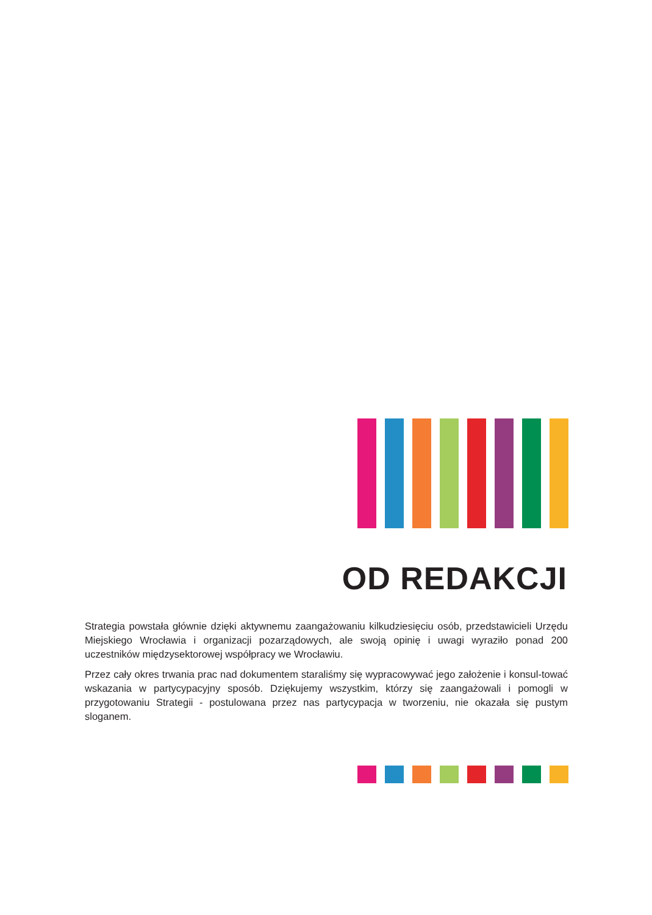OD REDAKCJI
Strategia powstała głównie dzięki aktywnemu zaangażowaniu kilkudziesięciu osób, przedstawicieli Urzędu Miejskiego Wrocławia i organizacji pozarządowych, ale swoją opinię i uwagi wyraziło ponad 200 uczestników międzysektorowej współpracy we Wrocławiu.
Przez cały okres trwania prac nad dokumentem staraliśmy się wypracowywać jego założenie i konsul-tować wskazania w partycypacyjny sposób. Dziękujemy wszystkim, którzy się zaangażowali i pomogli w przygotowaniu Strategii - postulowana przez nas partycypacja w tworzeniu, nie okazała się pustym sloganem.